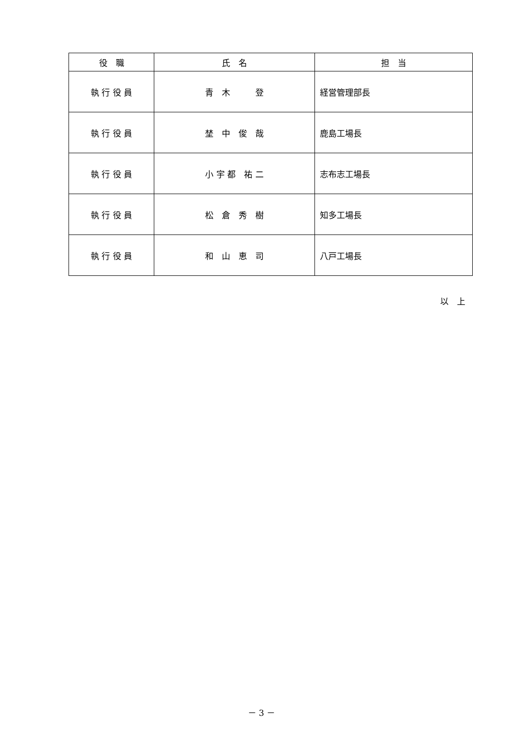| 役 職 | 氏 名 | 担 当 |
| --- | --- | --- |
| 執 行 役 員 | 青 木 登 | 経営管理部長 |
| 執 行 役 員 | 埜 中 俊 哉 | 鹿島工場長 |
| 執 行 役 員 | 小 宇 都 祐 二 | 志布志工場長 |
| 執 行 役 員 | 松 倉 秀 樹 | 知多工場長 |
| 執 行 役 員 | 和 山 恵 司 | 八戸工場長 |
以　上
－ 3 －